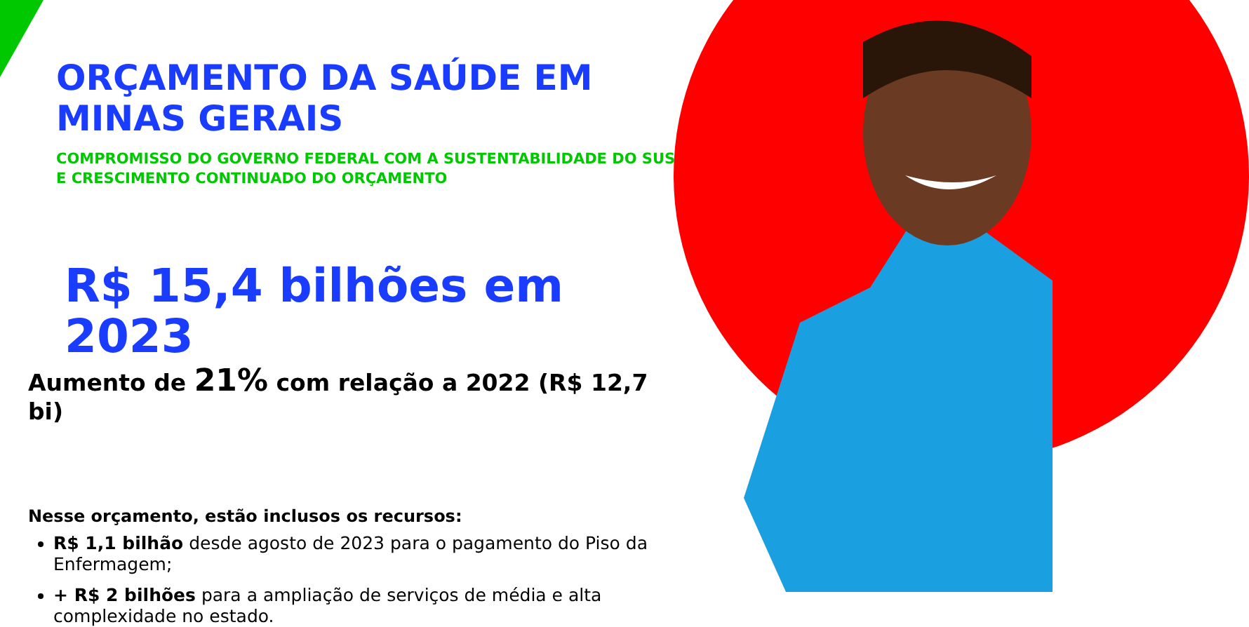ORÇAMENTO DA SAÚDE EM MINAS GERAIS
COMPROMISSO DO GOVERNO FEDERAL COM A SUSTENTABILIDADE DO SUS E CRESCIMENTO CONTINUADO DO ORÇAMENTO
R$ 15,4 bilhões em 2023
Aumento de 21% com relação a 2022 (R$ 12,7 bi)
Nesse orçamento, estão inclusos os recursos:
R$ 1,1 bilhão desde agosto de 2023 para o pagamento do Piso da Enfermagem;
+ R$ 2 bilhões para a ampliação de serviços de média e alta complexidade no estado.